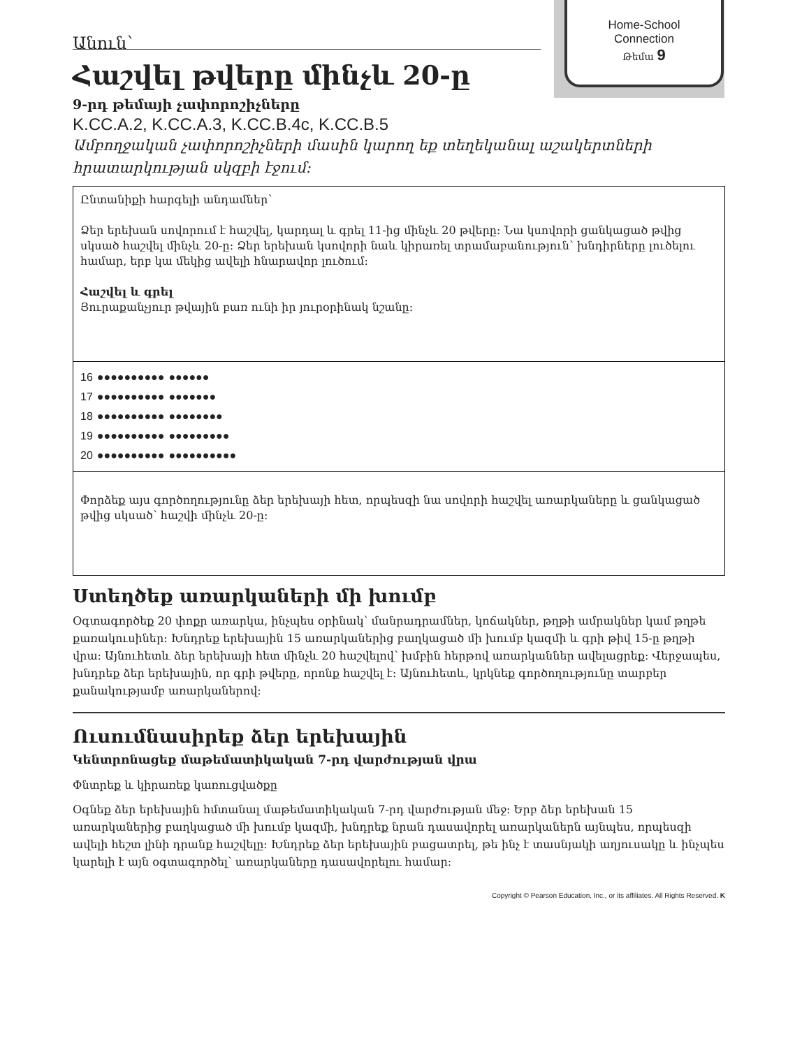Home-School
Connection
Թեմա 9
Անուն՝
Հաշվել թվերը մինչև 20-ը
9-րդ թեմայի չափորոշիչները
K.CC.A.2, K.CC.A.3, K.CC.B.4c, K.CC.B.5
Ամբողջական չափորոշիչների մասին կարող եք տեղեկանալ աշակերտների հրատարկության սկզբի էջում:
Ընտանիքի հարգելի անդամներ՝
Ձեր երեխան սովորում է հաշվել, կարդալ և գրել 11-ից մինչև 20 թվերը: Նա կսովորի ցանկացած թվից սկսած հաշվել մինչև 20-ը: Ձեր երեխան կսովորի նաև կիրառել տրամաբանություն՝ խնդիրները լուծելու համար, երբ կա մեկից ավելի հնարավոր լուծում:
Հաշվել և գրել
Յուրաքանչյուր թվային բառ ունի իր յուրօրինակ նշանը:
16 ●●●●●●●●●● ●●●●●●
17 ●●●●●●●●●● ●●●●●●●
18 ●●●●●●●●●● ●●●●●●●●
19 ●●●●●●●●●● ●●●●●●●●●
20 ●●●●●●●●●● ●●●●●●●●●●
Փորձեք այս գործողությունը ձեր երեխայի հետ, որպեսզի նա սովորի հաշվել առարկաները և ցանկացած թվից սկսած՝ հաշվի մինչև 20-ը:
Ստեղծեք առարկաների մի խումբ
Օգտագործեք 20 փոքր առարկա, ինչպես օրինակ՝ մանրադրամներ, կոճակներ, թղթի ամրակներ կամ թղթե քառակուսիներ: Խնդրեք երեխային 15 առարկաներից բաղկացած մի խումբ կազմի և գրի թիվ 15-ը թղթի վրա: Այնուհետև ձեր երեխայի հետ մինչև 20 հաշվելով՝ խմբին հերթով առարկաններ ավելացրեք: Վերջապես, խնդրեք ձեր երեխային, որ գրի թվերը, որոնք հաշվել է: Այնուհետև, կրկնեք գործողությունը տարբեր քանակությամբ առարկաներով:
Ուսումնասիրեք ձեր երեխային
Կենտրոնացեք մաթեմատիկական 7-րդ վարժության վրա
Փնտրեք և կիրառեք կառուցվածքը
Օգնեք ձեր երեխային հմտանալ մաթեմատիկական 7-րդ վարժության մեջ: Երբ ձեր երեխան 15 առարկաներից բաղկացած մի խումբ կազմի, խնդրեք նրան դասավորել առարկաներն այնպես, որպեսզի ավելի հեշտ լինի դրանք հաշվելը: Խնդրեք ձեր երեխային բացատրել, թե ինչ է տասնյակի աղյուսակը և ինչպես կարելի է այն օգտագործել՝ առարկաները դասավորելու համար:
Copyright © Pearson Education, Inc., or its affiliates. All Rights Reserved. K